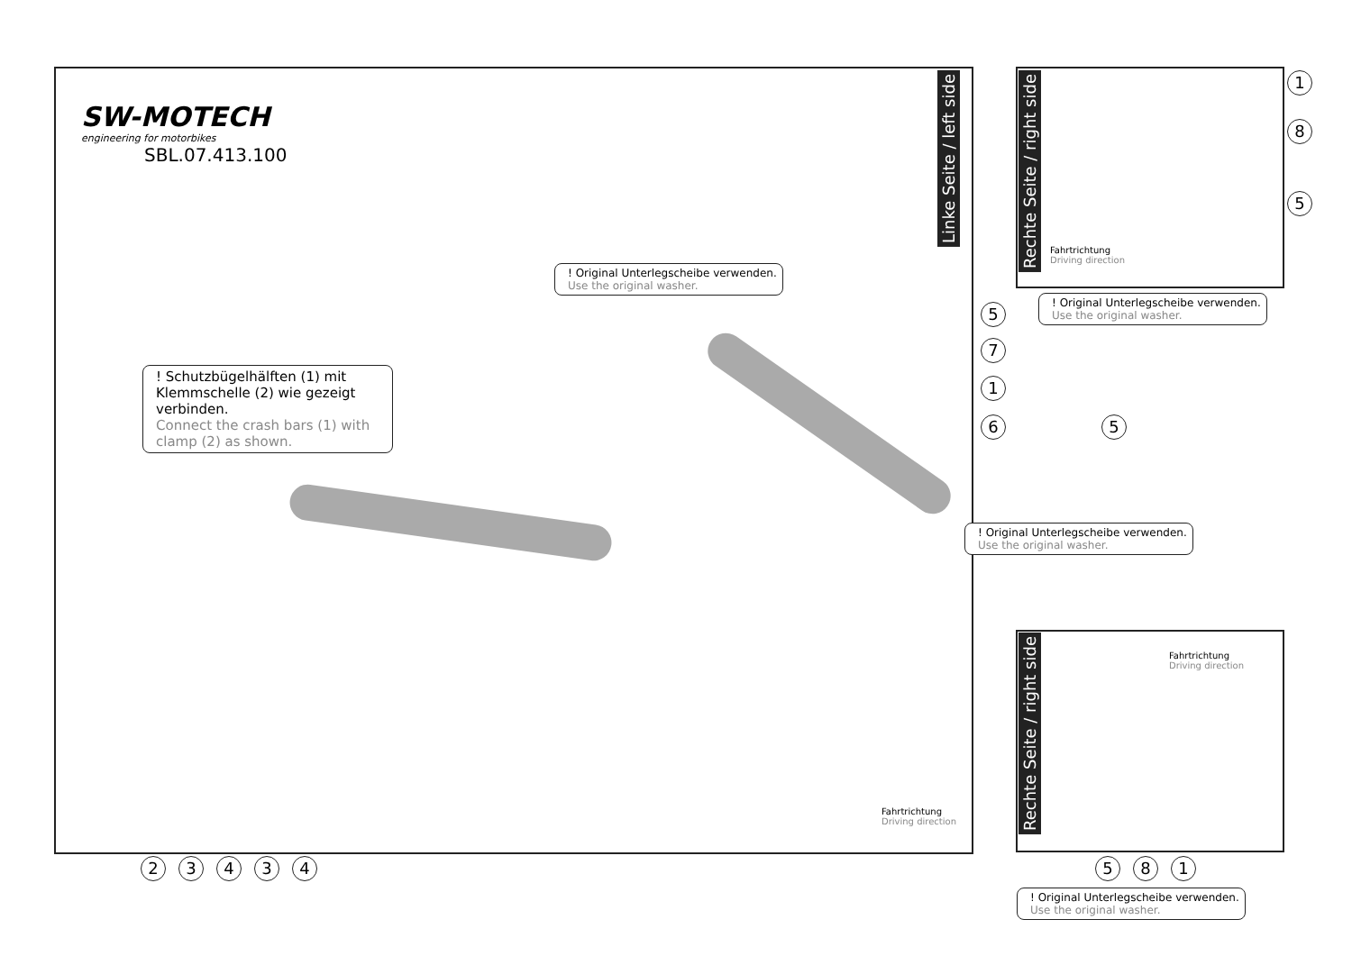SW-MOTECH
engineering for motorbikes
SBL.07.413.100
Linke Seite / left side
Rechte Seite / right side
Rechte Seite / right side
! Original Unterlegscheibe verwenden.
Use the original washer.
! Schutzbügelhälften (1) mit Klemmschelle (2) wie gezeigt verbinden.
Connect the crash bars (1) with clamp (2) as shown.
! Original Unterlegscheibe verwenden.
Use the original washer.
! Original Unterlegscheibe verwenden.
Use the original washer.
! Original Unterlegscheibe verwenden.
Use the original washer.
Fahrtrichtung
Driving direction
Fahrtrichtung
Driving direction
Fahrtrichtung
Driving direction
5
7
1
6 5
1
8
5
23434 581